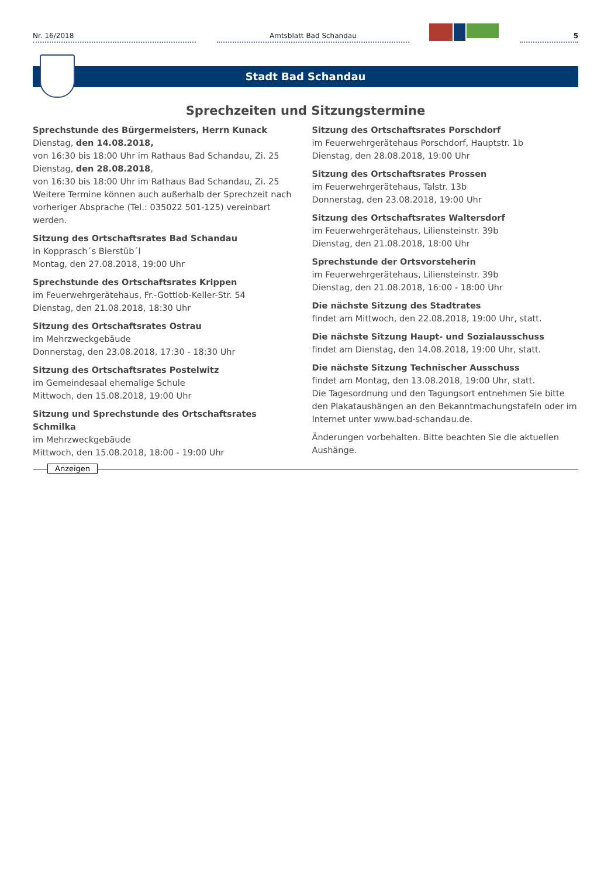Nr. 16/2018
Amtsblatt Bad Schandau
5
Stadt Bad Schandau
Sprechzeiten und Sitzungstermine
Sprechstunde des Bürgermeisters, Herrn Kunack
Dienstag, den 14.08.2018,
von 16:30 bis 18:00 Uhr im Rathaus Bad Schandau, Zi. 25
Dienstag, den 28.08.2018,
von 16:30 bis 18:00 Uhr im Rathaus Bad Schandau, Zi. 25
Weitere Termine können auch außerhalb der Sprechzeit nach vorheriger Absprache (Tel.: 035022 501-125) vereinbart werden.
Sitzung des Ortschaftsrates Bad Schandau
in Kopprasch´s Bierstüb´l
Montag, den 27.08.2018, 19:00 Uhr
Sprechstunde des Ortschaftsrates Krippen
im Feuerwehrgerätehaus, Fr.-Gottlob-Keller-Str. 54
Dienstag, den 21.08.2018, 18:30 Uhr
Sitzung des Ortschaftsrates Ostrau
im Mehrzweckgebäude
Donnerstag, den 23.08.2018, 17:30 - 18:30 Uhr
Sitzung des Ortschaftsrates Postelwitz
im Gemeindesaal ehemalige Schule
Mittwoch, den 15.08.2018, 19:00 Uhr
Sitzung und Sprechstunde des Ortschaftsrates Schmilka
im Mehrzweckgebäude
Mittwoch, den 15.08.2018, 18:00 - 19:00 Uhr
Sitzung des Ortschaftsrates Porschdorf
im Feuerwehrgerätehaus Porschdorf, Hauptstr. 1b
Dienstag, den 28.08.2018, 19:00 Uhr
Sitzung des Ortschaftsrates Prossen
im Feuerwehrgerätehaus, Talstr. 13b
Donnerstag, den 23.08.2018, 19:00 Uhr
Sitzung des Ortschaftsrates Waltersdorf
im Feuerwehrgerätehaus, Liliensteinstr. 39b
Dienstag, den 21.08.2018, 18:00 Uhr
Sprechstunde der Ortsvorsteherin
im Feuerwehrgerätehaus, Liliensteinstr. 39b
Dienstag, den 21.08.2018, 16:00 - 18:00 Uhr
Die nächste Sitzung des Stadtrates
findet am Mittwoch, den 22.08.2018, 19:00 Uhr, statt.
Die nächste Sitzung Haupt- und Sozialausschuss
findet am Dienstag, den 14.08.2018, 19:00 Uhr, statt.
Die nächste Sitzung Technischer Ausschuss
findet am Montag, den 13.08.2018, 19:00 Uhr, statt.
Die Tagesordnung und den Tagungsort entnehmen Sie bitte den Plakataushängen an den Bekanntmachungstafeln oder im Internet unter www.bad-schandau.de.
Änderungen vorbehalten. Bitte beachten Sie die aktuellen Aushänge.
Anzeigen